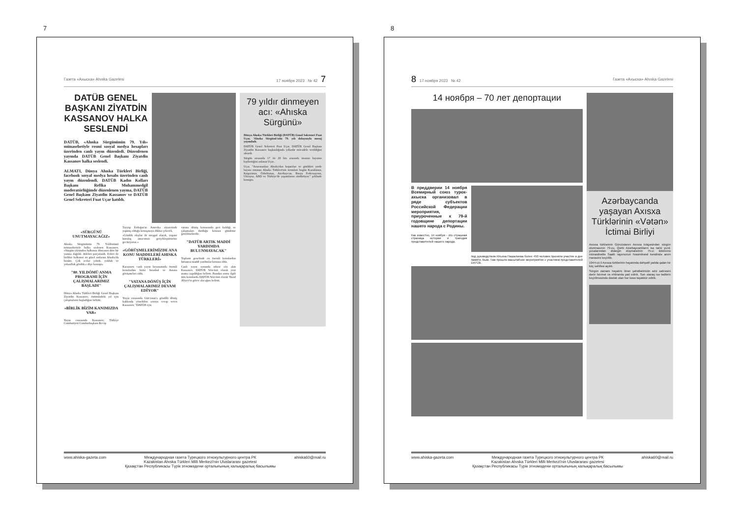7
Газета «Ахыска» Ahıska Gazetesi 17 ноября 2023 № 42 7
DATÜB GENEL BAŞKANI ZİYATDİN KASSANOV HALKA SESLENDİ
DATÜB, «Ahıska Sürgününün 79. Yılı» münasebetiyle resmi sosyal medya hesapları üzerinden canlı yayın düzenledi. Düzenlenen yayında DATÜB Genel Başkanı Ziyatdin Kassanov halka seslendi.
ALMATI, Dünya Ahıska Türkleri Birliği, facebook sosyal medya hesabı üzerinden canlı yayın düzenlendi. DATÜB Kadın Kolları Başkanı Refika Muhammedgil moderatörlüğünde düzenlenen yayına, DATÜB Genel Başkanı Ziyatdin Kassanov ve DATÜB Genel Sekreteri Fuat Uçar katıldı.
«SÜRGÜNÜ UNUTMAYACAĞIZ»
Ahıska Sürgününün 79. Yıldönümü münasebetiyle halka seslenen Kassanov, «Sürgün yüzünden halkımız dünyanın dört bir yanına dağıldı. Aileleri parçalandı. Evleri ile birlikte halkımız en güzel anılarını Ahıska'da bıraktı. Çok acılar çektik, yokluk ve yoksulluk gördük.» diye konuştu.
"80. YILDÖMÜ ANMA PROGRAMI İÇİN ÇALIŞMALARIMIZ BAŞLADI"
Dünya Ahıska Türkleri Birliği Genel Başkanı Ziyatdin Kassanov, önümüzdeki yıl için çalışmaların başladığını belirtti.
«BİRLİK BİZİM KANIMIZDA VAR»
Yayın esnasında Kassanov, Türkiye Cumhuriyeti Cumhurbaşkanı Recep
Tayyip Erdoğan'ın Amerika ziyaretinde yapmış olduğu konuşmaya dikkat çekerek,
«Günlük olaylar ile meşgul olarak, yegane kuruluş amacımızı gerçekleştirmekte gecikiyoruz.»
«GÖRÜŞMELERİMİZDE ANA KONU MADDELERİ AHISKA TÜRKLERİ»
Kassanov, canlı yayın beyanatında önemli konulardan birisi İstanbul ve Astana görüşmeleri oldu.
"VATANA DÖNÜŞ İÇİN ÇALIŞMALARIMIZ DEVAM EDİYOR"
Yayın esnasında Gürcistan'a gönüllü dönüş hakkında yöneltilen soruya cevap veren Kassanov, "DATÜB için
vatana dönüş konusunda geri kaldığı ve çalışmaları durduğu konusu gündeme getirilmektedir.
"DATÜB ARTIK MADDİ YARDIMDA BULUNMAYACAK"
Toplantı genelinde en önemli konulardan birtanesi maddi yardımlar konusu oldu.
Canlı yayın sonunda tekrar söz alan Kassanov, DATÜB Sözcüsü olarak yeni atama yapıldığını belirtti. Bundan sonra ilgili tüm konularda DATÜB Sözcüsü olarak Yusuf Aliyev'in görev alacağını belirtti.
79 yıldır dinmeyen acı: «Ahıska Sürgünü»
Dünya Ahıska Türkleri Birliği (DATÜB) Genel Sekreteri Fuat Uçar, 'Ahıska Sürgünü'nün 79. yılı dolayısıyla mesaj yayımladı.
DATÜB Genel Sekreteri Fuat Uçar, DATÜB Genel Başkanı Ziyatdin Kassanov başkanlığında yıllardır mücadele verildiğini aktardı.
Sürgün sırasında 17 ile 20 bin arasında insanın hayatını kaybettiğini anlatan Uçar...
Uçar, "Anavatanları Ahıska'dan koparılan ve gittikleri yerde hayata tutunan Ahıska Türkleri'nin torunları bugün Kazakistan, Kırgızistan, Özbekistan, Azerbaycan, Rusya Federasyonu, Ukrayna, ABD ve Türkiye'de yaşamlarını sürdürüyor." şeklinde konuştu.
www.ahiska-gazeta.com Международная газета Турецкого этнокультурного центра РК
Kazakistan Ahıska Türkleri Milli Merkezi'nin Uluslararası gazetesi
Қазақстан Республикасы Түрік этномәдени орталығының халықаралық басылымы ahiska60@mail.ru
8
8 17 ноября 2023 № 42 Газета «Ахыска» Ahıska Gazetesi
14 ноября – 70 лет депортации
В преддверии 14 ноября Всемирный союз турок-ахыска организовал в ряде субъектов Российской Федерации мероприятия, приуроченные к 79-й годовщине депортации нашего народа с Родины.
Как известно, 14 ноября - это страшная страница истории и трагедия представителей нашего народа.
под руководством Ильяза Пашалиева более 450 человек приняли участие в дне памяти. Вым. Там прошло масштабное мероприятие с участием представителей DATÜB.
Azərbaycanda yaşayan Axısxa Türklərinin «Vətən» İctimai Birliyi
Axısxa türklərinin Gürcüstanın Axısxa bölgəsindən sürgün olunmasının 79-cu, Qərbi Azərbaycanlıların isə tarixi yurd-yuvalarından didərgin düşmələrinin 75-ci ildönümü münasibətilə Saatlı rayonunun Nəsimikənd kəndində anım mərasimi keçirilib.
1944-cü il Axısxa türklərinin həyatında dəhşətli yadda qalan bir köç səhifəsi açıldı.
Sürgün zamanı həyatını itirən şəhidlərimizin əziz xatirəsini dərin hörmət və ehtiramla yad edirik. Son olaraq isə tədbirin keçirilməsində dəstək olan hər kəsə təşəkkür edirik.
www.ahiska-gazeta.com Международная газета Турецкого этнокультурного центра РК
Kazakistan Ahıska Türkleri Milli Merkezi'nin Uluslararası gazetesi
Қазақстан Республикасы Түрік этномәдени орталығының халықаралық басылымы ahiska60@mail.ru